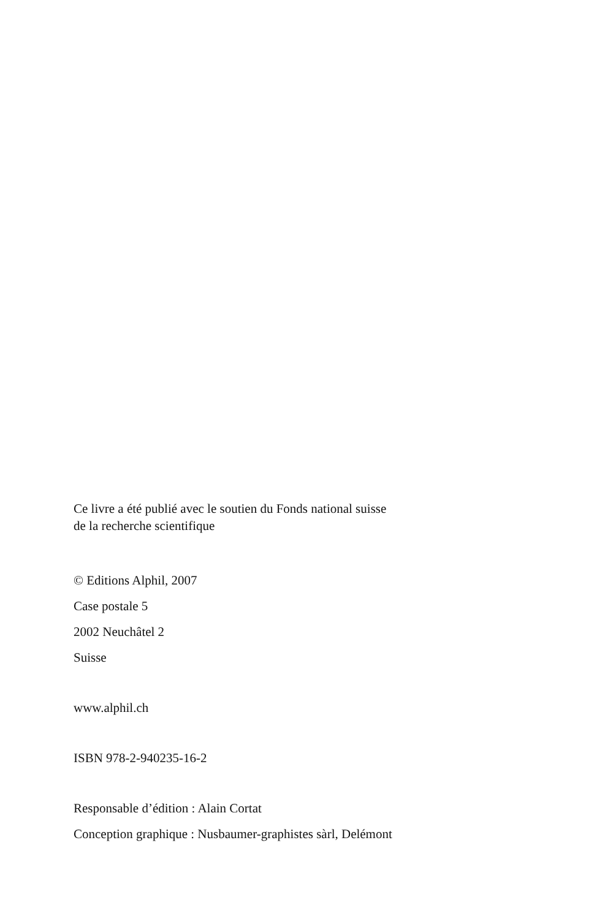Ce livre a été publié avec le soutien du Fonds national suisse
de la recherche scientifique
© Editions Alphil, 2007
Case postale 5
2002 Neuchâtel 2
Suisse
www.alphil.ch
ISBN 978-2-940235-16-2
Responsable d’édition : Alain Cortat
Conception graphique : Nusbaumer-graphistes sàrl, Delémont